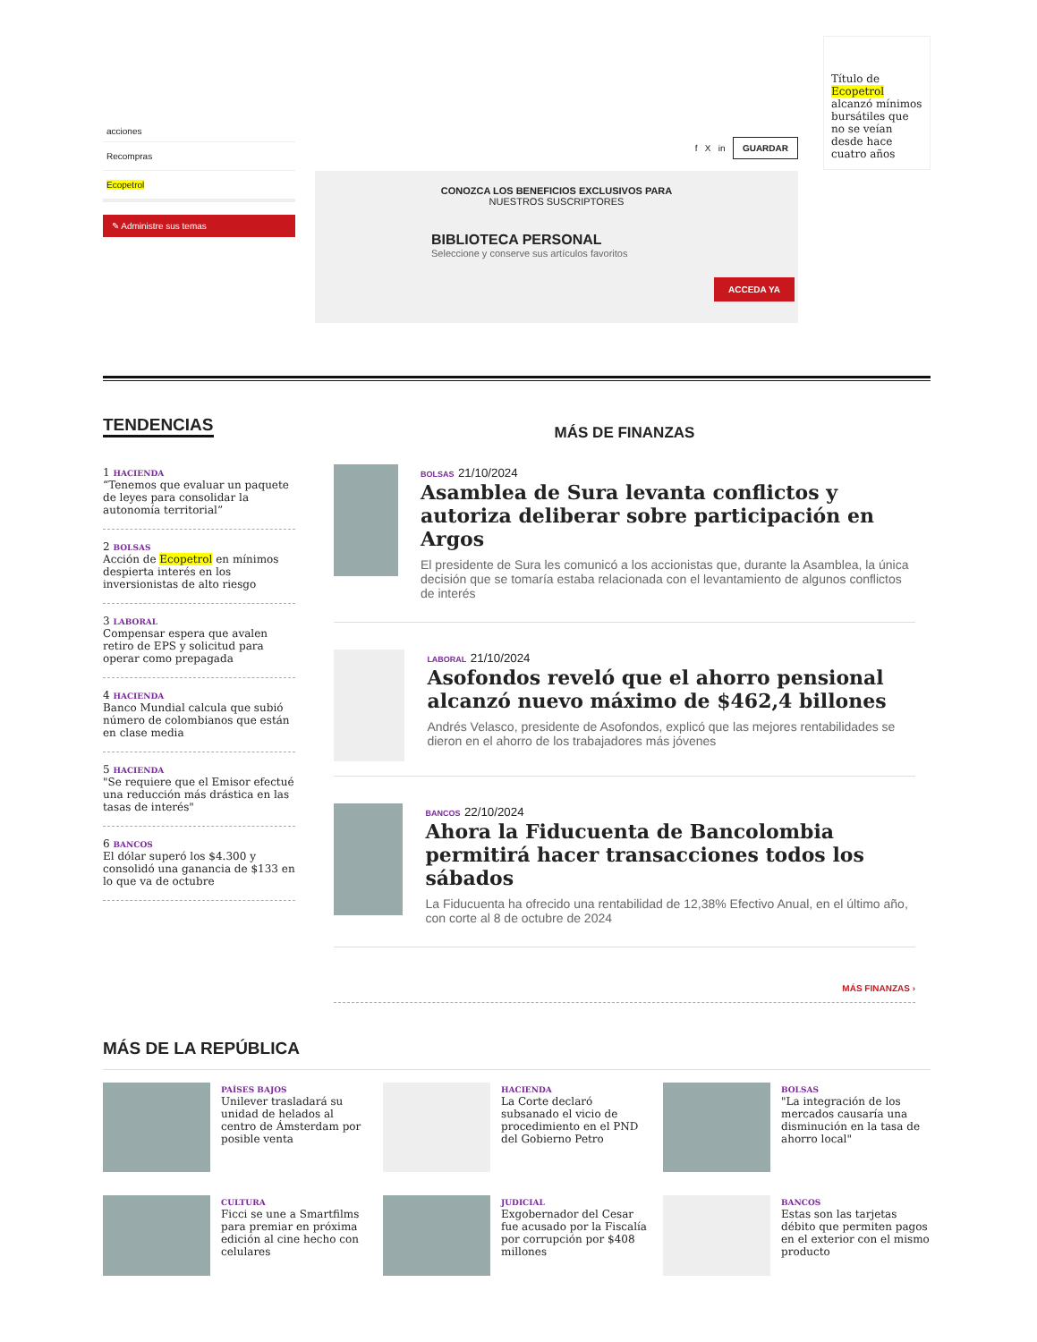acciones
Recompras
Ecopetrol
✎ Administre sus temas
f X in GUARDAR
CONOZCA LOS BENEFICIOS EXCLUSIVOS PARA
NUESTROS SUSCRIPTORES
BIBLIOTECA PERSONAL
Seleccione y conserve sus artículos favoritos
ACCEDA YA
Título de Ecopetrol alcanzó mínimos bursátiles que no se veían desde hace cuatro años
TENDENCIAS
1 HACIENDA
“Tenemos que evaluar un paquete de leyes para consolidar la autonomía territorial”
2 BOLSAS
Acción de Ecopetrol en mínimos despierta interés en los inversionistas de alto riesgo
3 LABORAL
Compensar espera que avalen retiro de EPS y solicitud para operar como prepagada
4 HACIENDA
Banco Mundial calcula que subió número de colombianos que están en clase media
5 HACIENDA
"Se requiere que el Emisor efectué una reducción más drástica en las tasas de interés"
6 BANCOS
El dólar superó los $4.300 y consolidó una ganancia de $133 en lo que va de octubre
MÁS DE FINANZAS
BOLSAS 21/10/2024
Asamblea de Sura levanta conflictos y autoriza deliberar sobre participación en Argos
El presidente de Sura les comunicó a los accionistas que, durante la Asamblea, la única decisión que se tomaría estaba relacionada con el levantamiento de algunos conflictos de interés
LABORAL 21/10/2024
Asofondos reveló que el ahorro pensional alcanzó nuevo máximo de $462,4 billones
Andrés Velasco, presidente de Asofondos, explicó que las mejores rentabilidades se dieron en el ahorro de los trabajadores más jóvenes
BANCOS 22/10/2024
Ahora la Fiducuenta de Bancolombia permitirá hacer transacciones todos los sábados
La Fiducuenta ha ofrecido una rentabilidad de 12,38% Efectivo Anual, en el último año, con corte al 8 de octubre de 2024
MÁS FINANZAS ›
MÁS DE LA REPÚBLICA
PAÍSES BAJOS
Unilever trasladará su unidad de helados al centro de Ámsterdam por posible venta
HACIENDA
La Corte declaró subsanado el vicio de procedimiento en el PND del Gobierno Petro
BOLSAS
"La integración de los mercados causaría una disminución en la tasa de ahorro local"
CULTURA
Ficci se une a Smartfilms para premiar en próxima edición al cine hecho con celulares
JUDICIAL
Exgobernador del Cesar fue acusado por la Fiscalía por corrupción por $408 millones
BANCOS
Estas son las tarjetas débito que permiten pagos en el exterior con el mismo producto